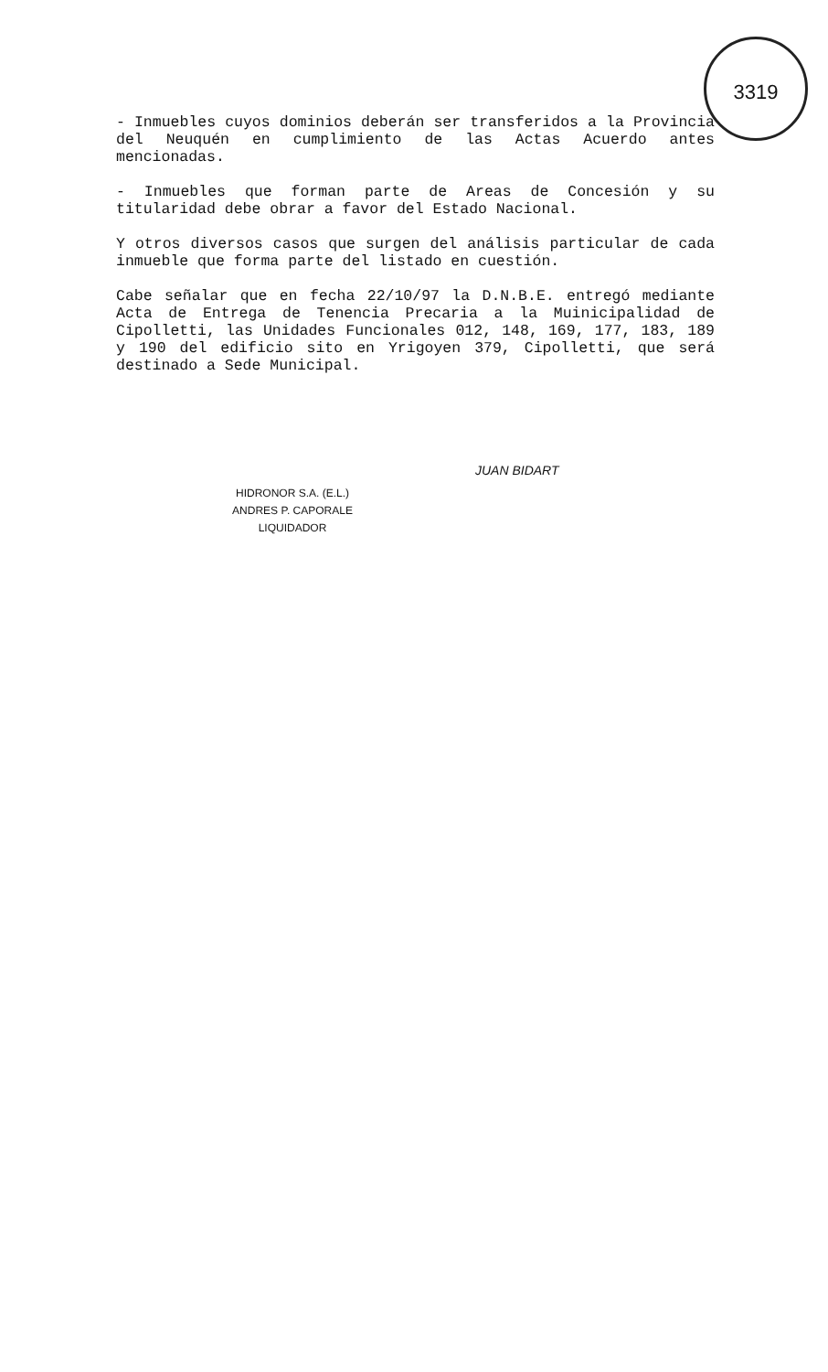3319
- Inmuebles cuyos dominios deberán ser transferidos a la Provincia del Neuquén en cumplimiento de las Actas Acuerdo antes mencionadas.
- Inmuebles que forman parte de Areas de Concesión y su titularidad debe obrar a favor del Estado Nacional.
Y otros diversos casos que surgen del análisis particular de cada inmueble que forma parte del listado en cuestión.
Cabe señalar que en fecha 22/10/97 la D.N.B.E. entregó mediante Acta de Entrega de Tenencia Precaria a la Muinicipalidad de Cipolletti, las Unidades Funcionales 012, 148, 169, 177, 183, 189 y 190 del edificio sito en Yrigoyen 379, Cipolletti, que será destinado a Sede Municipal.
HIDRONOR S.A. (E.L.)
ANDRES P. CAPORALE
LIQUIDADOR
JUAN BIDART